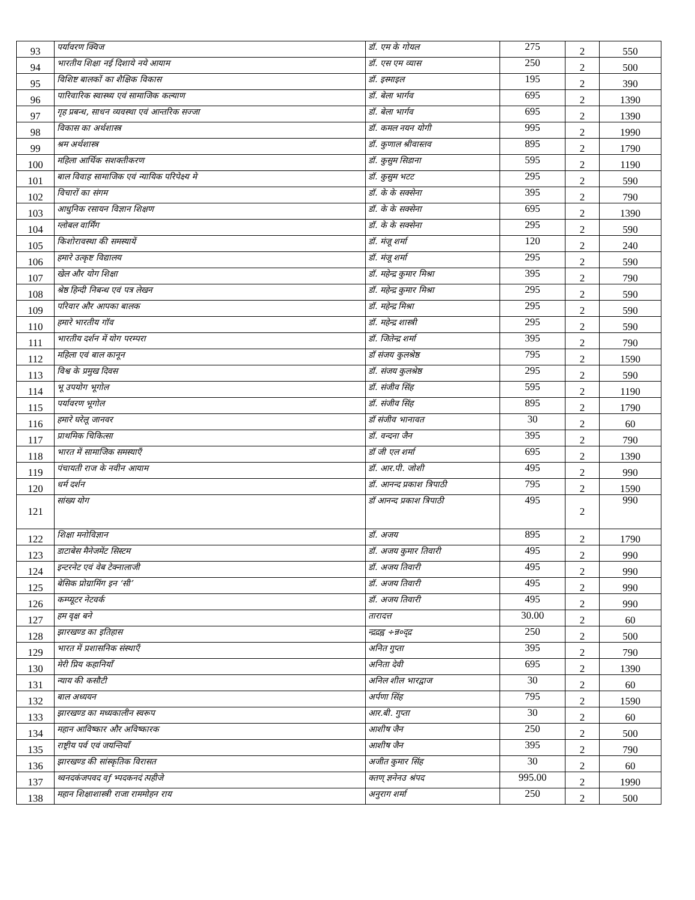| 93 | पर्यावरण क्विज | डॉ. एम के गोयल | 275 | 2 | 550 |
| 94 | भारतीय शिक्षा नई दिशाये नये आयाम | डॉ. एस एम व्यास | 250 | 2 | 500 |
| 95 | विशिष्ट बालकों का शैक्षिक विकास | डॉ. इस्माइल | 195 | 2 | 390 |
| 96 | पारिवारिक स्वास्थ्य एवं सामाजिक कल्याण | डॉ. बेला भार्गव | 695 | 2 | 1390 |
| 97 | गृह प्रबन्ध, साधन व्यवस्था एवं आन्तरिक सज्जा | डॉ. बेला भार्गव | 695 | 2 | 1390 |
| 98 | विकास का अर्थशास्त्र | डॉ. कमल नयन योगी | 995 | 2 | 1990 |
| 99 | श्रम अर्थशास्त्र | डॉ. कुणाल श्रीवास्तव | 895 | 2 | 1790 |
| 100 | महिला आर्थिक सशक्तीकरण | डॉ. कुसुम सिडाना | 595 | 2 | 1190 |
| 101 | बाल विवाह सामाजिक एवं न्यायिक परिपेक्ष्य मे | डॉ. कुसुम भटट | 295 | 2 | 590 |
| 102 | विचारों का संगम | डॉ. के के सक्सेना | 395 | 2 | 790 |
| 103 | आधुनिक रसायन विज्ञान शिक्षण | डॉ. के के सक्सेना | 695 | 2 | 1390 |
| 104 | ग्लोबल वार्मिंग | डॉ. के के सक्सेना | 295 | 2 | 590 |
| 105 | किशोरावस्था की समस्यायें | डॉ. मंजू शर्मा | 120 | 2 | 240 |
| 106 | हमारे उत्कृष्ट विद्यालय | डॉ. मंजू शर्मा | 295 | 2 | 590 |
| 107 | खेल और योग शिक्षा | डॉ. महेन्द्र कुमार मिश्रा | 395 | 2 | 790 |
| 108 | श्रेष्ठ हिन्दी निबन्ध एवं पत्र लेखन | डॉ. महेन्द्र कुमार मिश्रा | 295 | 2 | 590 |
| 109 | परिवार और आपका बालक | डॉ. महेन्द्र मिश्रा | 295 | 2 | 590 |
| 110 | हमारे भारतीय गॉव | डॉ. महेन्द्र शास्त्री | 295 | 2 | 590 |
| 111 | भारतीय दर्शन में योग परम्परा | डॉ. जितेन्द्र शर्मा | 395 | 2 | 790 |
| 112 | महिला एवं बाल कानून | डॉ संजय कुलश्रेष्ठ | 795 | 2 | 1590 |
| 113 | विश्व के प्रमुख दिवस | डॉ. संजय कुलश्रेष्ठ | 295 | 2 | 590 |
| 114 | भू उपयोग भूगोल | डॉ. संजीव सिंह | 595 | 2 | 1190 |
| 115 | पर्यावरण भूगोल | डॉ. संजीव सिंह | 895 | 2 | 1790 |
| 116 | हमारे घरेलू जानवर | डॉ संजीव भानावत | 30 | 2 | 60 |
| 117 | प्राथमिक चिकित्सा | डॉ. वन्दना जैन | 395 | 2 | 790 |
| 118 | भारत में सामाजिक समस्याएँ | डॉ जी एल शर्मा | 695 | 2 | 1390 |
| 119 | पंचायती राज के नवीन आयाम | डॉ. आर.पी. जोशी | 495 | 2 | 990 |
| 120 | धर्म दर्शन | डॉ. आनन्द प्रकाश त्रिपाठी | 795 | 2 | 1590 |
| 121 | सांख्य योग | डॉ आनन्द प्रकाश त्रिपाठी | 495 | 2 | 990 |
| 122 | शिक्षा मनोविज्ञान | डॉ. अजय | 895 | 2 | 1790 |
| 123 | डाटाबेस मैनेजमेंट सिस्टम | डॉ. अजय कुमार तिवारी | 495 | 2 | 990 |
| 124 | इन्टरनेट एवं वेब टेक्नालाजी | डॉ. अजय तिवारी | 495 | 2 | 990 |
| 125 | बेसिक प्रोग्रामिंग इन ‘सी’ | डॉ. अजय तिवारी | 495 | 2 | 990 |
| 126 | कम्प्यूटर नेटवर्क | डॉ. अजय तिवारी | 495 | 2 | 990 |
| 127 | हम वृक्ष बने | तारादत्त | 30.00 | 2 | 60 |
| 128 | झारखण्ड का इतिहास | न्द्रद्रह्व ÷न्न०द्द्र | 250 | 2 | 500 |
| 129 | भारत में प्रशासनिक संस्थाएँ | अनित गुप्ता | 395 | 2 | 790 |
| 130 | मेरी प्रिय कहानियाँ | अनिता देवी | 695 | 2 | 1390 |
| 131 | न्याय की कसौटी | अनिल शील भारद्वाज | 30 | 2 | 60 |
| 132 | बाल अध्ययन | अर्पणा सिंह | 795 | 2 | 1590 |
| 133 | झारखण्ड का मध्यकालीन स्वरूप | आर.बी. गुप्ता | 30 | 2 | 60 |
| 134 | महान आविष्कार और अविष्कारक | आशीष जैन | 250 | 2 | 500 |
| 135 | राष्ट्रीय पर्व एवं जयन्तियाँ | आशीष जैन | 395 | 2 | 790 |
| 136 | झारखण्ड की सांस्कृतिक विरासत | अजीत कुमार सिंह | 30 | 2 | 60 |
| 137 | थ्वनदकंजपवद वƒ भ्पदकनदं त्पहीजे | क्तण् ज्ञनेनउ श्रंपद | 995.00 | 2 | 1990 |
| 138 | महान शिक्षाशास्त्री राजा राममोहन राय | अनुराग शर्मा | 250 | 2 | 500 |